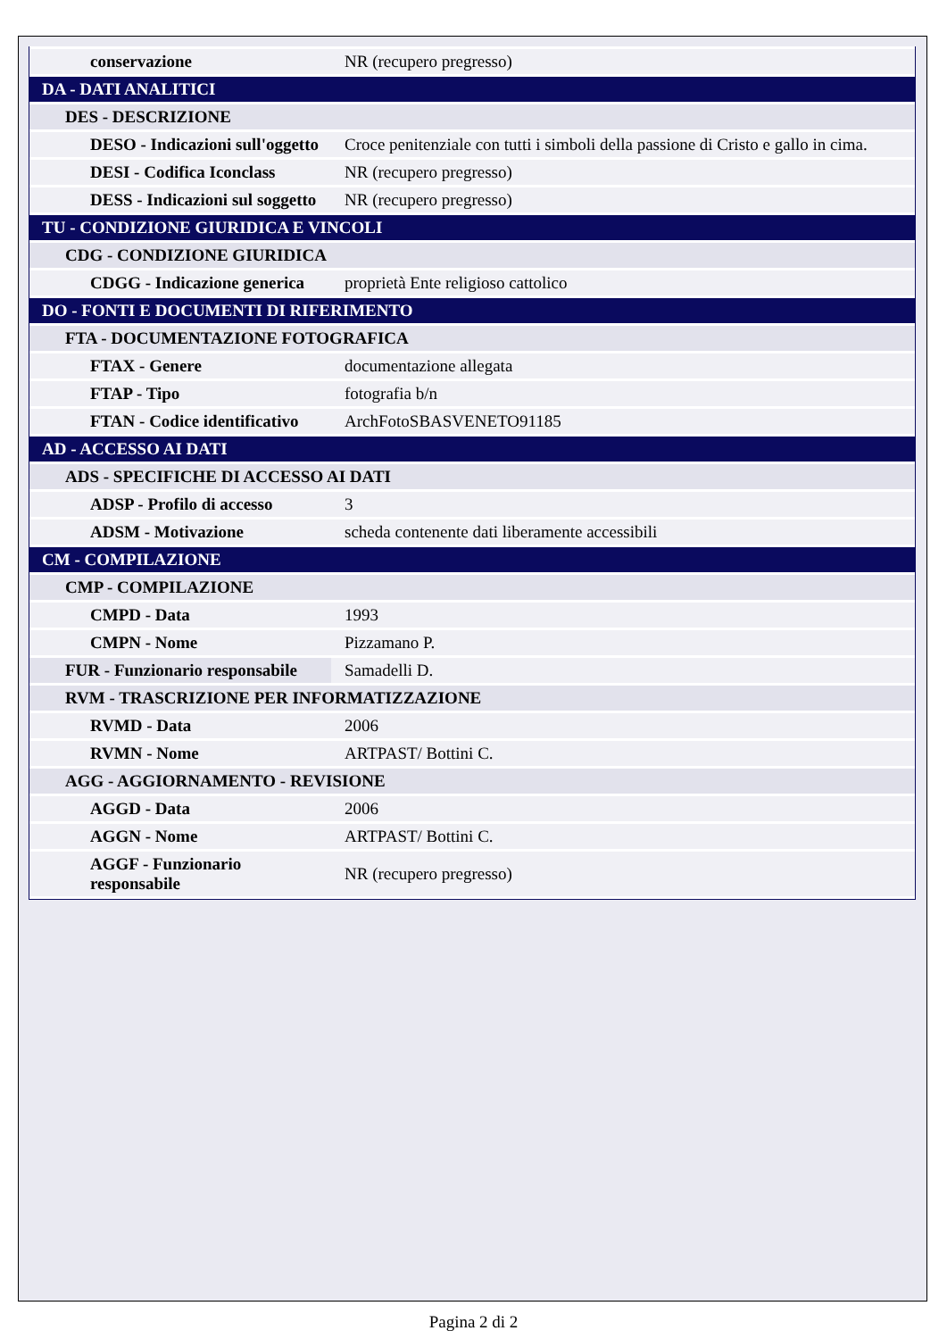| conservazione | NR (recupero pregresso) |
| DA - DATI ANALITICI | |
| DES - DESCRIZIONE | |
| DESO - Indicazioni sull'oggetto | Croce penitenziale con tutti i simboli della passione di Cristo e gallo in cima. |
| DESI - Codifica Iconclass | NR (recupero pregresso) |
| DESS - Indicazioni sul soggetto | NR (recupero pregresso) |
| TU - CONDIZIONE GIURIDICA E VINCOLI | |
| CDG - CONDIZIONE GIURIDICA | |
| CDGG - Indicazione generica | proprietà Ente religioso cattolico |
| DO - FONTI E DOCUMENTI DI RIFERIMENTO | |
| FTA - DOCUMENTAZIONE FOTOGRAFICA | |
| FTAX - Genere | documentazione allegata |
| FTAP - Tipo | fotografia b/n |
| FTAN - Codice identificativo | ArchFotoSBASVENETO91185 |
| AD - ACCESSO AI DATI | |
| ADS - SPECIFICHE DI ACCESSO AI DATI | |
| ADSP - Profilo di accesso | 3 |
| ADSM - Motivazione | scheda contenente dati liberamente accessibili |
| CM - COMPILAZIONE | |
| CMP - COMPILAZIONE | |
| CMPD - Data | 1993 |
| CMPN - Nome | Pizzamano P. |
| FUR - Funzionario responsabile | Samadelli D. |
| RVM - TRASCRIZIONE PER INFORMATIZZAZIONE | |
| RVMD - Data | 2006 |
| RVMN - Nome | ARTPAST/ Bottini C. |
| AGG - AGGIORNAMENTO - REVISIONE | |
| AGGD - Data | 2006 |
| AGGN - Nome | ARTPAST/ Bottini C. |
| AGGF - Funzionario responsabile | NR (recupero pregresso) |
Pagina 2 di 2